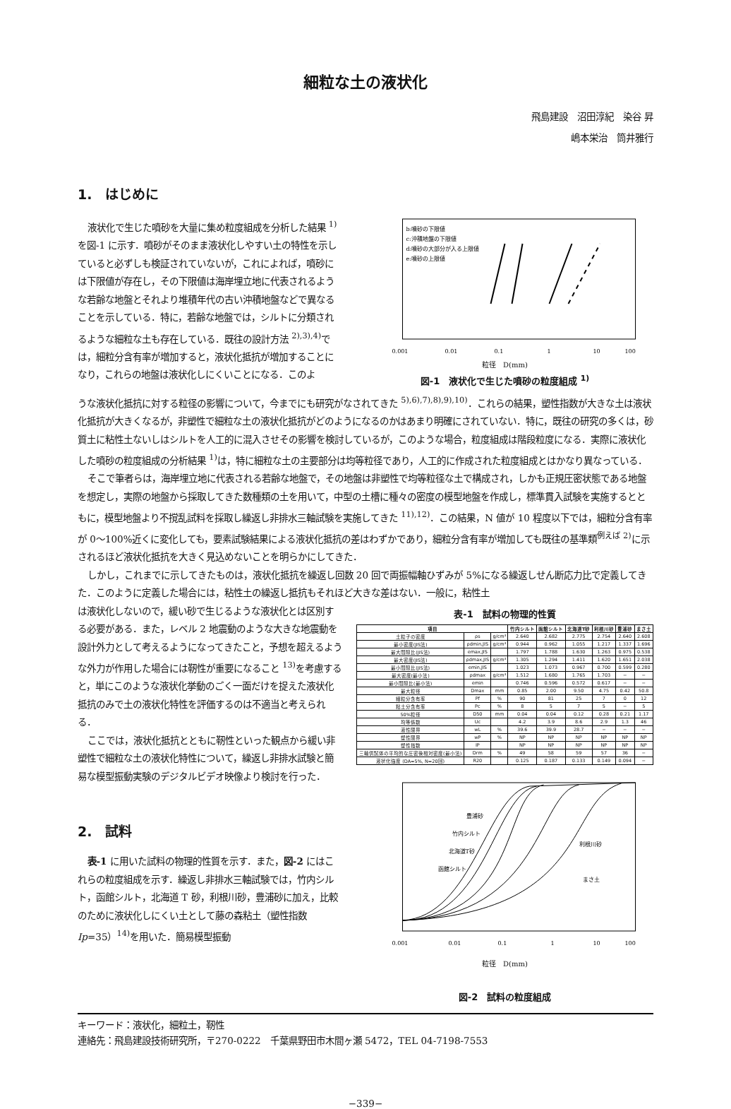細粒な土の液状化
飛島建設　沼田淳紀　染谷 昇
嶋本栄治　筒井雅行
1.　はじめに
液状化で生じた噴砂を大量に集め粒度組成を分析した結果 <sup>1)</sup>を図-1 に示す．噴砂がそのまま液状化しやすい土の特性を示していると必ずしも検証されていないが，これによれば，噴砂には下限値が存在し，その下限値は海岸埋立地に代表されるような若齢な地盤とそれより堆積年代の古い沖積地盤などで異なることを示している．特に，若齢な地盤では，シルトに分類されるような細粒な土も存在している．既往の設計方法 <sup>2),3),4)</sup>では，細粒分含有率が増加すると，液状化抵抗が増加することになり，これらの地盤は液状化しにくいことになる．このよ
b:噴砂の下限値
c:沖積地盤の下限値
d:噴砂の大部分が入る上限値
e:噴砂の上限値
0.001
0.01
0.1
1
10
100
粒径　D(mm)
図-1　液状化で生じた噴砂の粒度組成 <sup>1)</sup>
うな液状化抵抗に対する粒径の影響について，今までにも研究がなされてきた <sup>5),6),7),8),9),10)</sup>．これらの結果，塑性指数が大きな土は液状化抵抗が大きくなるが，非塑性で細粒な土の液状化抵抗がどのようになるのかはあまり明確にされていない．特に，既往の研究の多くは，砂質土に粘性土ないしはシルトを人工的に混入させその影響を検討しているが，このような場合，粒度組成は階段粒度になる．実際に液状化した噴砂の粒度組成の分析結果 <sup>1)</sup>は，特に細粒な土の主要部分は均等粒径であり，人工的に作成された粒度組成とはかなり異なっている．
そこで筆者らは，海岸埋立地に代表される若齢な地盤で，その地盤は非塑性で均等粒径な土で構成され，しかも正規圧密状態である地盤を想定し，実際の地盤から採取してきた数種類の土を用いて，中型の土槽に種々の密度の模型地盤を作成し，標準貫入試験を実施するとともに，模型地盤より不撹乱試料を採取し繰返し非排水三軸試験を実施してきた <sup>11),12)</sup>．この結果，N 値が 10 程度以下では，細粒分含有率が 0～100%近くに変化しても，要素試験結果による液状化抵抗の差はわずかであり，細粒分含有率が増加しても既往の基準類<sup>例えば 2)</sup>に示されるほど液状化抵抗を大きく見込めないことを明らかにしてきた．
しかし，これまでに示してきたものは，液状化抵抗を繰返し回数 20 回で両振幅軸ひずみが 5%になる繰返しせん断応力比で定義してきた．このように定義した場合には，粘性土の繰返し抵抗もそれほど大きな差はない．一般に，粘性土
は液状化しないので，緩い砂で生じるような液状化とは区別する必要がある．また，レベル 2 地震動のような大きな地震動を設計外力として考えるようになってきたこと，予想を超えるような外力が作用した場合には靭性が重要になること <sup>13)</sup>を考慮すると，単にこのような液状化挙動のごく一面だけを捉えた液状化抵抗のみで土の液状化特性を評価するのは不適当と考えられる．
ここでは，液状化抵抗とともに靭性といった観点から緩い非塑性で細粒な土の液状化特性について，繰返し非排水試験と簡易な模型振動実験のデジタルビデオ映像より検討を行った．
2.　試料
表-1 に用いた試料の物理的性質を示す．また，図-2 にはこれらの粒度組成を示す．繰返し非排水三軸試験では，竹内シルト，函館シルト，北海道 T 砂，利根川砂，豊浦砂に加え，比較のために液状化しにくい土として藤の森粘土（塑性指数 Ip=35）<sup>14)</sup>を用いた．簡易模型振動
表-1　試料の物理的性質
| 項目 | | | 竹内シルト | 函館シルト | 北海道T砂 | 利根川砂 | 豊浦砂 | まさ土 |
| --- | --- | --- | --- | --- | --- | --- | --- | --- |
| 土粒子の密度 | ρs | g/cm³ | 2.640 | 2.682 | 2.775 | 2.754 | 2.640 | 2.608 |
| 最小密度(JIS法) | ρdmin,JIS | g/cm³ | 0.944 | 0.962 | 1.055 | 1.217 | 1.337 | 1.696 |
| 最大間隙比(JIS法) | emax,JIS | | 1.797 | 1.788 | 1.630 | 1.263 | 0.975 | 0.538 |
| 最大密度(JIS法) | ρdmax,JIS | g/cm³ | 1.305 | 1.294 | 1.411 | 1.620 | 1.651 | 2.038 |
| 最小間隙比(JIS法) | emin,JIS | | 1.023 | 1.073 | 0.967 | 0.700 | 0.599 | 0.280 |
| 最大密度(最小法) | ρdmax | g/cm³ | 1.512 | 1.680 | 1.765 | 1.703 | − | − |
| 最小間隙比(最小法) | emin | | 0.746 | 0.596 | 0.572 | 0.617 | − | − |
| 最大粒径 | Dmax | mm | 0.85 | 2.00 | 9.50 | 4.75 | 0.42 | 50.8 |
| 細粒分含有率 | Pf | % | 90 | 81 | 25 | 7 | 0 | 12 |
| 粘土分含有率 | Pc | % | 8 | 5 | 7 | 5 | − | 5 |
| 50%粒径 | D50 | mm | 0.04 | 0.04 | 0.12 | 0.28 | 0.21 | 1.17 |
| 均等係数 | Uc | | 4.2 | 3.9 | 8.6 | 2.9 | 1.3 | 46 |
| 液性限界 | wL | % | 39.6 | 39.9 | 28.7 | − | − | − |
| 塑性限界 | wP | % | NP | NP | NP | NP | NP | NP |
| 塑性指数 | IP | | NP | NP | NP | NP | NP | NP |
| 三軸供試体の平均的な圧密後相対密度(最小法) | Drm | % | 49 | 58 | 59 | 57 | 36 | − |
| 液状化強度 (DA=5%, N=20回) | R20 | | 0.125 | 0.187 | 0.133 | 0.149 | 0.094 | − |
豊浦砂
竹内シルト
北海道T砂
函館シルト
利根川砂
まさ土
0.001
0.01
0.1
1
10
100
粒径　D(mm)
図-2　試料の粒度組成
キーワード：液状化，細粒土，靭性
連絡先：飛島建設技術研究所，〒270-0222　千葉県野田市木間ヶ瀬 5472，TEL 04-7198-7553
−339−